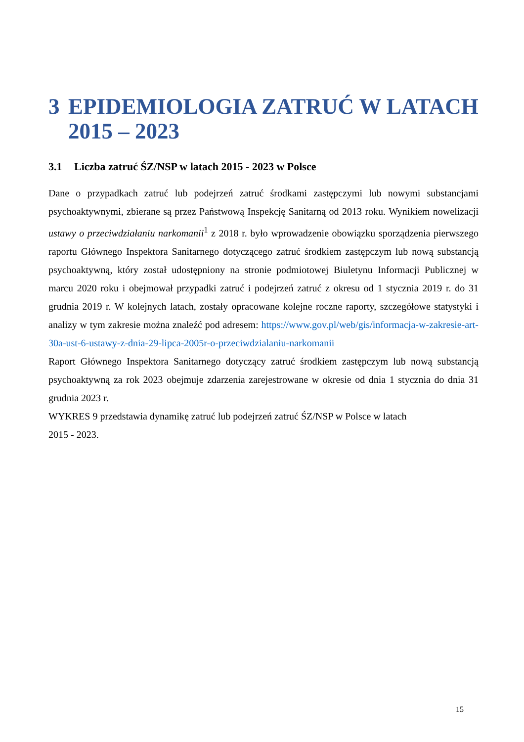3 EPIDEMIOLOGIA ZATRUĆ W LATACH 2015 – 2023
3.1 Liczba zatruć ŚZ/NSP w latach 2015 - 2023 w Polsce
Dane o przypadkach zatruć lub podejrzeń zatruć środkami zastępczymi lub nowymi substancjami psychoaktywnymi, zbierane są przez Państwową Inspekcję Sanitarną od 2013 roku. Wynikiem nowelizacji ustawy o przeciwdziałaniu narkomanii<sup>1</sup> z 2018 r. było wprowadzenie obowiązku sporządzenia pierwszego raportu Głównego Inspektora Sanitarnego dotyczącego zatruć środkiem zastępczym lub nową substancją psychoaktywną, który został udostępniony na stronie podmiotowej Biuletynu Informacji Publicznej w marcu 2020 roku i obejmował przypadki zatruć i podejrzeń zatruć z okresu od 1 stycznia 2019 r. do 31 grudnia 2019 r. W kolejnych latach, zostały opracowane kolejne roczne raporty, szczegółowe statystyki i analizy w tym zakresie można znaleźć pod adresem: https://www.gov.pl/web/gis/informacja-w-zakresie-art-30a-ust-6-ustawy-z-dnia-29-lipca-2005r-o-przeciwdzialaniu-narkomanii
Raport Głównego Inspektora Sanitarnego dotyczący zatruć środkiem zastępczym lub nową substancją psychoaktywną za rok 2023 obejmuje zdarzenia zarejestrowane w okresie od dnia 1 stycznia do dnia 31 grudnia 2023 r.
WYKRES 9 przedstawia dynamikę zatruć lub podejrzeń zatruć ŚZ/NSP w Polsce w latach
2015 - 2023.
15